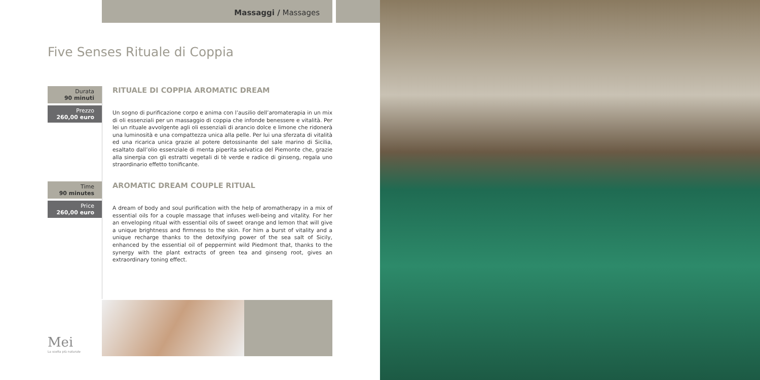Massaggi / Massages
Five Senses Rituale di Coppia
Durata
90 minuti
Prezzo
260,00 euro
RITUALE DI COPPIA AROMATIC DREAM
Un sogno di purificazione corpo e anima con l’ausilio dell’aromaterapia in un mix di oli essenziali per un massaggio di coppia che infonde benessere e vitalità. Per lei un rituale avvolgente agli oli essenziali di arancio dolce e limone che ridonerà una luminosità e una compattezza unica alla pelle. Per lui una sferzata di vitalità ed una ricarica unica grazie al potere detossinante del sale marino di Sicilia, esaltato dall’olio essenziale di menta piperita selvatica del Piemonte che, grazie alla sinergia con gli estratti vegetali di tè verde e radice di ginseng, regala uno straordinario effetto tonificante.
Time
90 minutes
Price
260,00 euro
AROMATIC DREAM COUPLE RITUAL
A dream of body and soul purification with the help of aromatherapy in a mix of essential oils for a couple massage that infuses well-being and vitality. For her an enveloping ritual with essential oils of sweet orange and lemon that will give a unique brightness and firmness to the skin. For him a burst of vitality and a unique recharge thanks to the detoxifying power of the sea salt of Sicily, enhanced by the essential oil of peppermint wild Piedmont that, thanks to the synergy with the plant extracts of green tea and ginseng root, gives an extraordinary toning effect.
Mei
La scelta più naturale